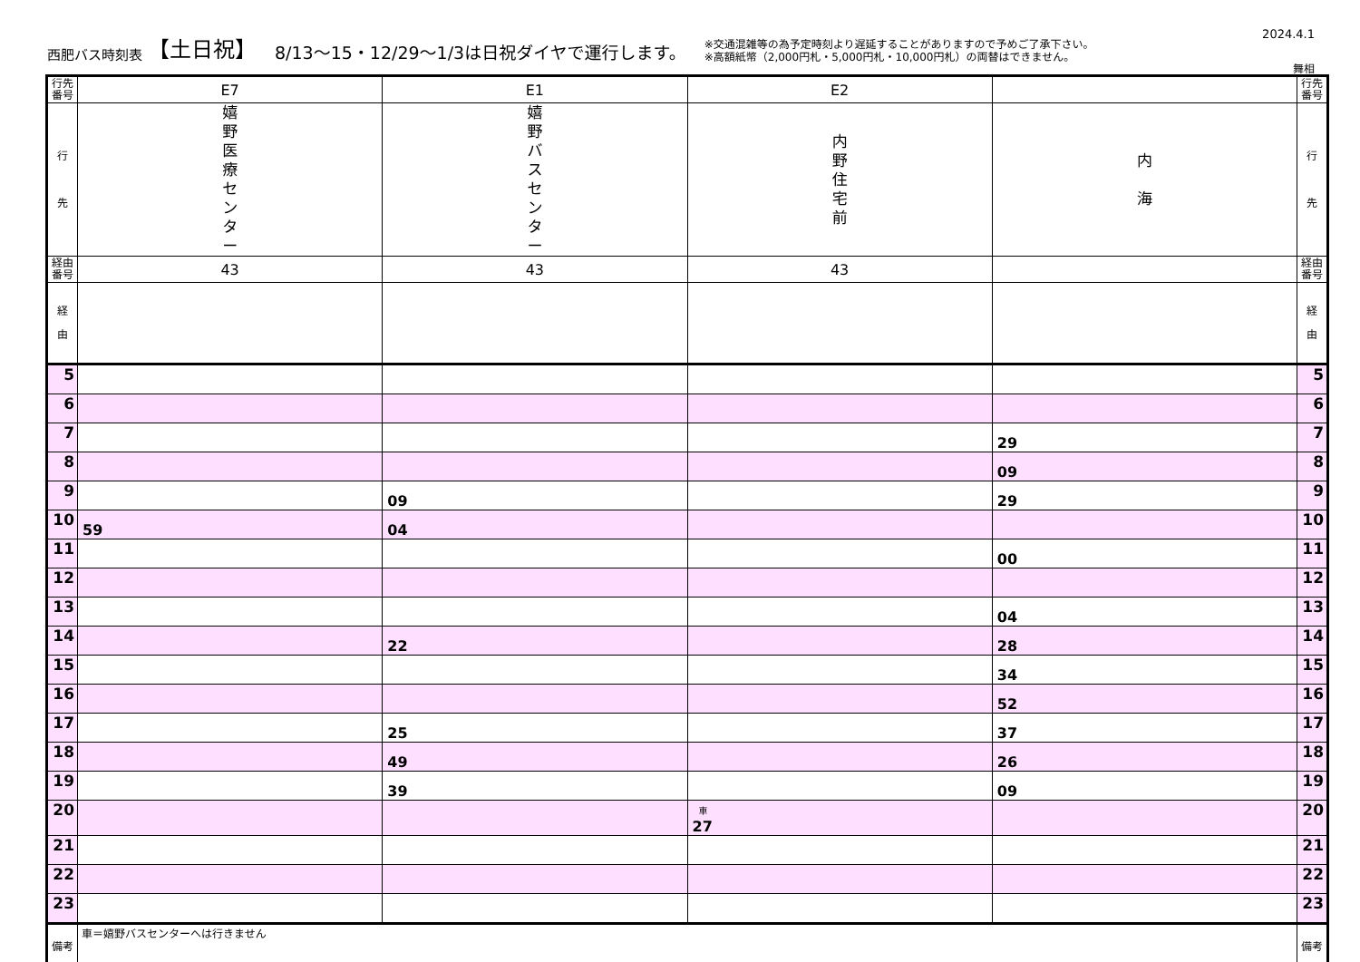西肥バス時刻表 【土日祝】 8/13〜15・12/29〜1/3は日祝ダイヤで運行します。
※交通混雑等の為予定時刻より遅延することがありますので予めご了承下さい。
※高額紙幣（2,000円札・5,000円札・10,000円札）の両替はできません。
2024.4.1
舞相
| 行先 番号 | E7 | E1 | E2 | | 行先 番号 |
| 行 先 | 嬉 野 医 療 セ ン タ ー | 嬉 野 バ ス セ ン タ ー | 内 野 住 宅 前 | 内 海 | 行 先 |
| 経由 番号 | 43 | 43 | 43 | | 経由 番号 |
| 経 由 | | | | | 経 由 |
| 5 | | | | | 5 |
| 6 | | | | | 6 |
| 7 | | | | 29 | 7 |
| 8 | | | | 09 | 8 |
| 9 | | 09 | | 29 | 9 |
| 10 | 59 | 04 | | | 10 |
| 11 | | | | 00 | 11 |
| 12 | | | | | 12 |
| 13 | | | | 04 | 13 |
| 14 | | 22 | | 28 | 14 |
| 15 | | | | 34 | 15 |
| 16 | | | | 52 | 16 |
| 17 | | 25 | | 37 | 17 |
| 18 | | 49 | | 26 | 18 |
| 19 | | 39 | | 09 | 19 |
| 20 | | | 車 27 | | 20 |
| 21 | | | | | 21 |
| 22 | | | | | 22 |
| 23 | | | | | 23 |
| 備考 | 車＝嬉野バスセンターへは行きません | | | | 備考 |